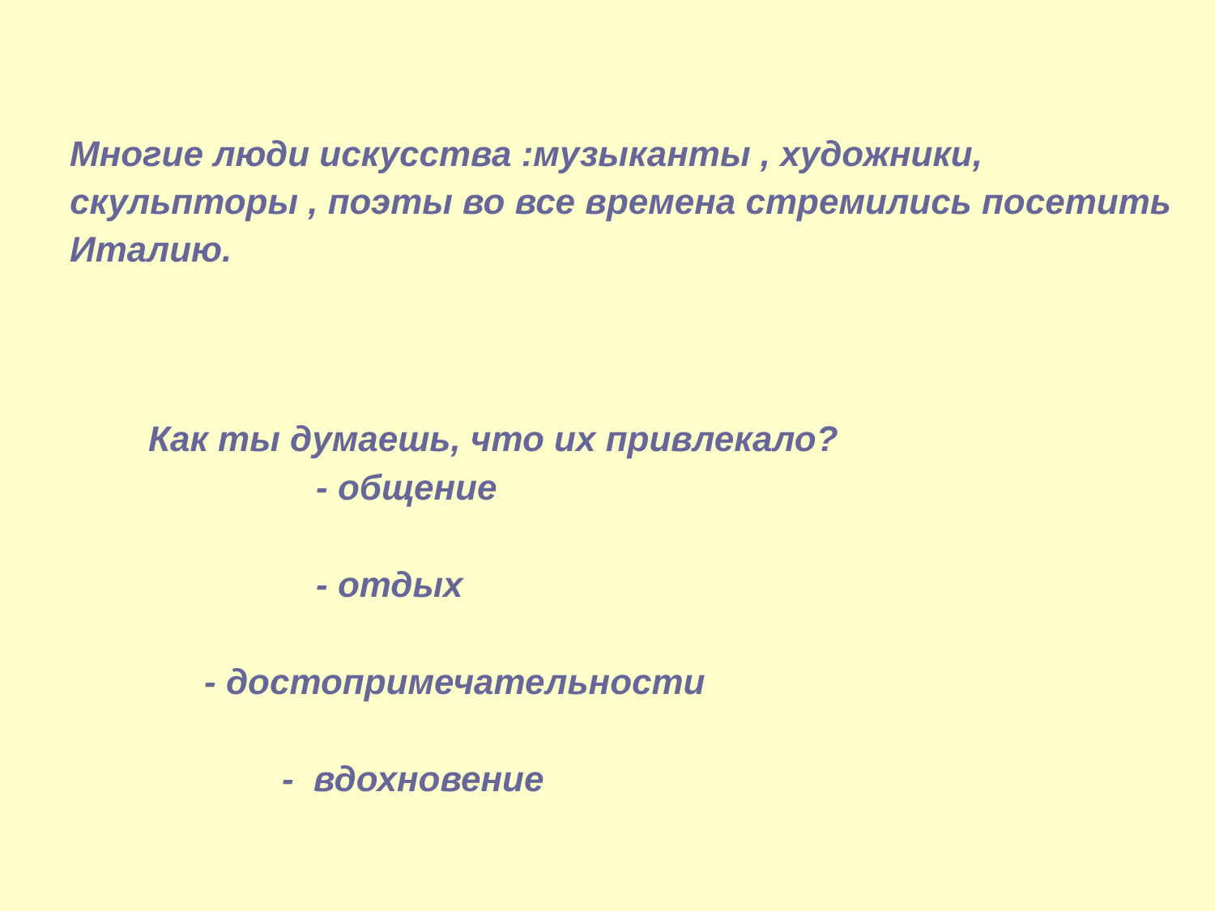Многие люди искусства :музыканты , художники, скульпторы , поэты во все времена стремились посетить Италию.
Как ты думаешь, что их привлекало?
- общение
- отдых
- достопримечательности
- вдохновение